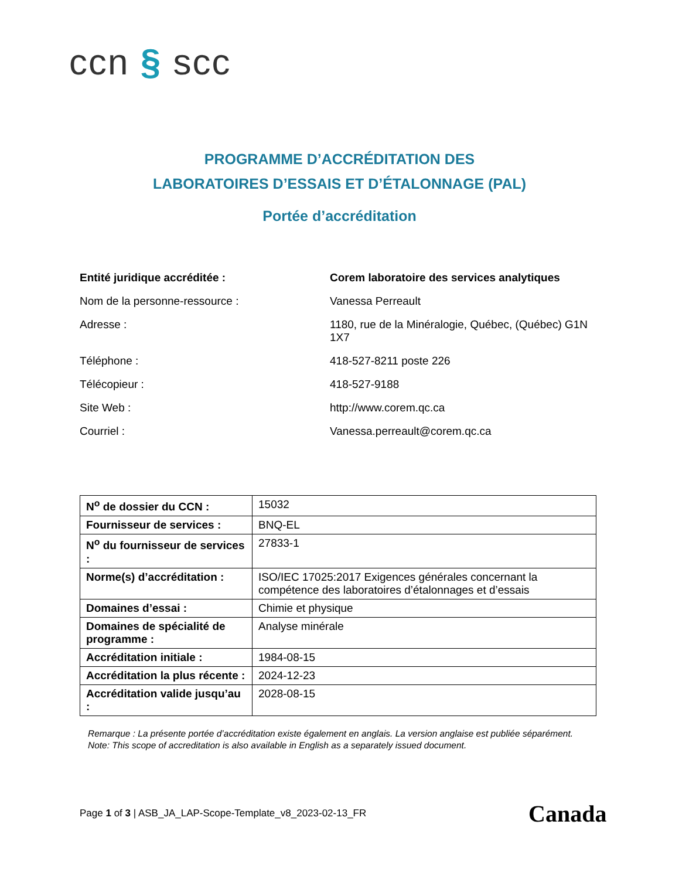ccn § scc
PROGRAMME D’ACCRÉDITATION DES
LABORATOIRES D’ESSAIS ET D’ÉTALONNAGE (PAL)
Portée d’accréditation
| Entité juridique accréditée : | Corem laboratoire des services analytiques |
| Nom de la personne-ressource : | Vanessa Perreault |
| Adresse : | 1180, rue de la Minéralogie, Québec, (Québec) G1N 1X7 |
| Téléphone : | 418-527-8211 poste 226 |
| Télécopieur : | 418-527-9188 |
| Site Web : | http://www.corem.qc.ca |
| Courriel : | Vanessa.perreault@corem.qc.ca |
| N<sup>o</sup> de dossier du CCN : | 15032 |
| Fournisseur de services : | BNQ-EL |
| N<sup>o</sup> du fournisseur de services : | 27833-1 |
| Norme(s) d’accréditation : | ISO/IEC 17025:2017 Exigences générales concernant la compétence des laboratoires d’étalonnages et d’essais |
| Domaines d’essai : | Chimie et physique |
| Domaines de spécialité de programme : | Analyse minérale |
| Accréditation initiale : | 1984-08-15 |
| Accréditation la plus récente : | 2024-12-23 |
| Accréditation valide jusqu’au : | 2028-08-15 |
Remarque : La présente portée d’accréditation existe également en anglais. La version anglaise est publiée séparément.
Note: This scope of accreditation is also available in English as a separately issued document.
Page 1 of 3 | ASB_JA_LAP-Scope-Template_v8_2023-02-13_FR
Canada